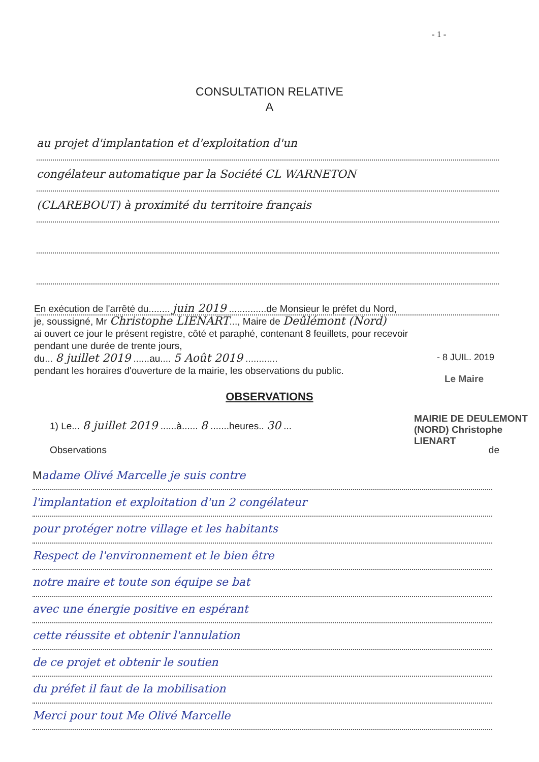- 1 -
CONSULTATION RELATIVE
A
au projet d'implantation et d'exploitation d'un
congélateur automatique par la Société CL WARNETON
(CLAREBOUT) à proximité du territoire français
En exécution de l'arrêté du........ juin 2019 ..............de Monsieur le préfet du Nord,
je, soussigné, Mr Christophe LIENART..., Maire de Deûlémont (Nord)
ai ouvert ce jour le présent registre, côté et paraphé, contenant 8 feuillets, pour recevoir
pendant une durée de trente jours,
du... 8 juillet 2019 ......au.... 5 Août 2019 ............
pendant les horaires d'ouverture de la mairie, les observations du public.
- 8 JUIL. 2019
Le Maire
OBSERVATIONS
MAIRIE DE DEULEMONT (NORD) Christophe LIENART
1) Le... 8 juillet 2019 ......à...... 8 .......heures.. 30 ...
Observations de
Madame Olivé Marcelle je suis contre
l'implantation et exploitation d'un 2 congélateur
pour protéger notre village et les habitants
Respect de l'environnement et le bien être
notre maire et toute son équipe se bat
avec une énergie positive en espérant
cette réussite et obtenir l'annulation
de ce projet et obtenir le soutien
du préfet il faut de la mobilisation
Merci pour tout Me Olivé Marcelle